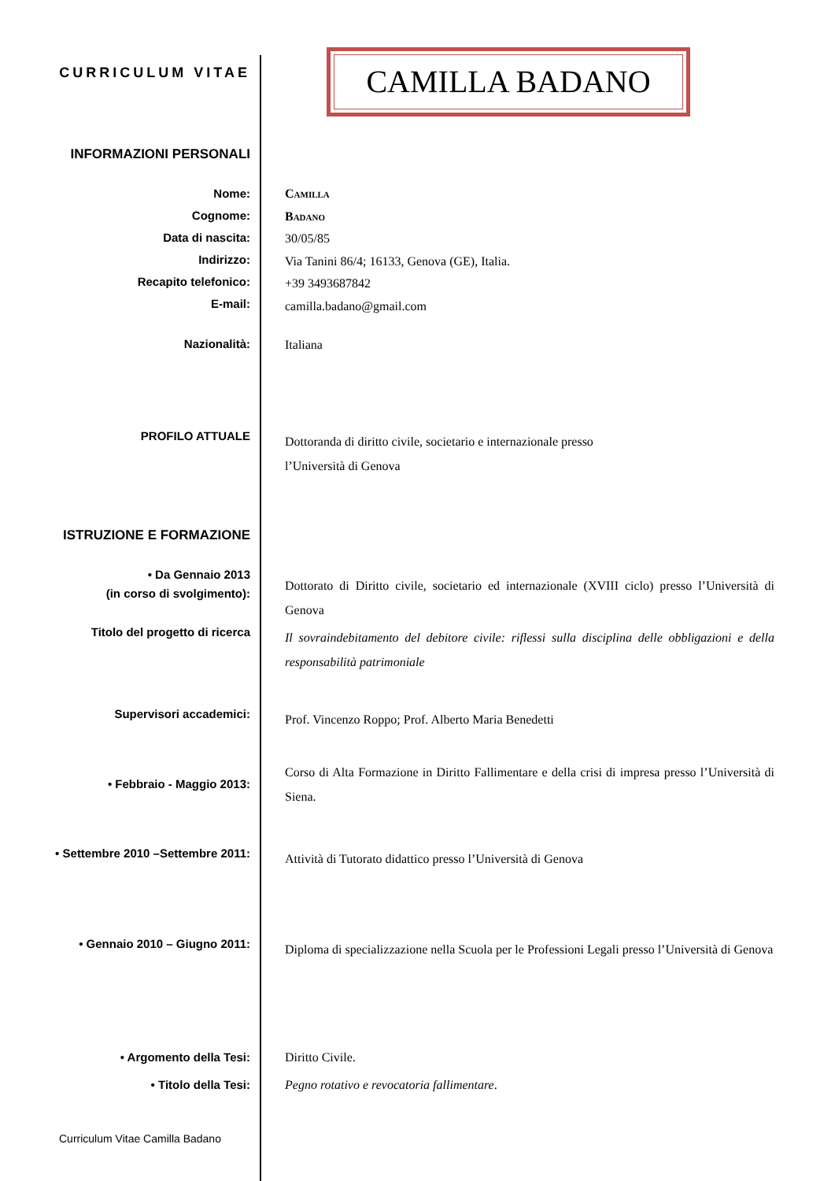CURRICULUM VITAE
CAMILLA BADANO
INFORMAZIONI PERSONALI
Nome:
Cognome:
Data di nascita:
Indirizzo:
Recapito telefonico:
E-mail:
Camilla
Badano
30/05/85
Via Tanini 86/4; 16133, Genova (GE), Italia.
+39 3493687842
camilla.badano@gmail.com
Nazionalità:
Italiana
PROFILO ATTUALE
Dottoranda di diritto civile, societario e internazionale presso
l’Università di Genova
ISTRUZIONE E FORMAZIONE
• Da Gennaio 2013
(in corso di svolgimento):
Dottorato di Diritto civile, societario ed internazionale (XVIII ciclo) presso l’Università di Genova
Titolo del progetto di ricerca
Il sovraindebitamento del debitore civile: riflessi sulla disciplina delle obbligazioni e della responsabilità patrimoniale
Supervisori accademici:
Prof. Vincenzo Roppo; Prof. Alberto Maria Benedetti
• Febbraio - Maggio 2013:
Corso di Alta Formazione in Diritto Fallimentare e della crisi di impresa presso l’Università di Siena.
• Settembre 2010 –Settembre 2011:
Attività di Tutorato didattico presso l’Università di Genova
• Gennaio 2010 – Giugno 2011:
Diploma di specializzazione nella Scuola per le Professioni Legali presso l’Università di Genova
• Argomento della Tesi:
• Titolo della Tesi:
Diritto Civile.
Pegno rotativo e revocatoria fallimentare.
Curriculum Vitae Camilla Badano